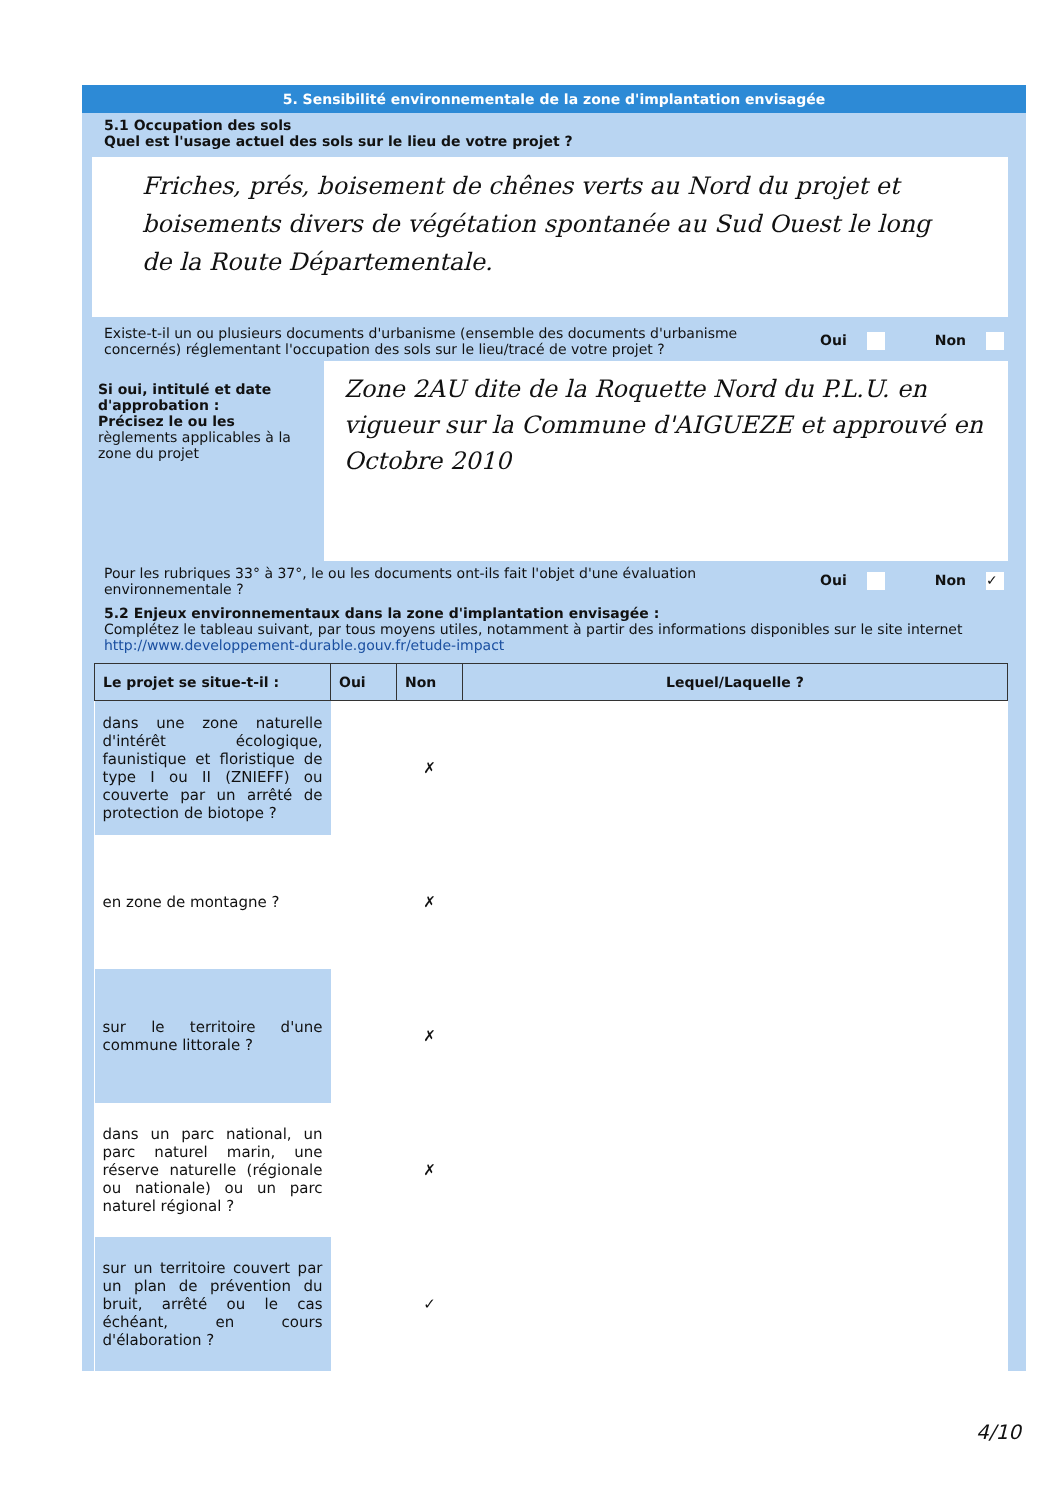5. Sensibilité environnementale de la zone d'implantation envisagée
5.1 Occupation des sols
Quel est l'usage actuel des sols sur le lieu de votre projet ?
Friches, prés, boisement de chênes verts au Nord du projet et boisements divers de végétation spontanée au Sud Ouest le long de la Route Départementale.
Existe-t-il un ou plusieurs documents d'urbanisme (ensemble des documents d'urbanisme concernés) réglementant l'occupation des sols sur le lieu/tracé de votre projet ?
Oui Non
Si oui, intitulé et date d'approbation :
Précisez le ou les règlements applicables à la zone du projet
Zone 2AU dite de la Roquette Nord du P.L.U. en vigueur sur la Commune d'AIGUEZE et approuvé en Octobre 2010
Pour les rubriques 33° à 37°, le ou les documents ont-ils fait l'objet d'une évaluation environnementale ?
Oui Non ✓
5.2 Enjeux environnementaux dans la zone d'implantation envisagée :
Complétez le tableau suivant, par tous moyens utiles, notamment à partir des informations disponibles sur le site internet http://www.developpement-durable.gouv.fr/etude-impact
| Le projet se situe-t-il : | Oui | Non | Lequel/Laquelle ? |
| --- | --- | --- | --- |
| dans une zone naturelle d'intérêt écologique, faunistique et floristique de type I ou II (ZNIEFF) ou couverte par un arrêté de protection de biotope ? | | ✗ | |
| en zone de montagne ? | | ✗ | |
| sur le territoire d'une commune littorale ? | | ✗ | |
| dans un parc national, un parc naturel marin, une réserve naturelle (régionale ou nationale) ou un parc naturel régional ? | | ✗ | |
| sur un territoire couvert par un plan de prévention du bruit, arrêté ou le cas échéant, en cours d'élaboration ? | | ✓ | |
4/10